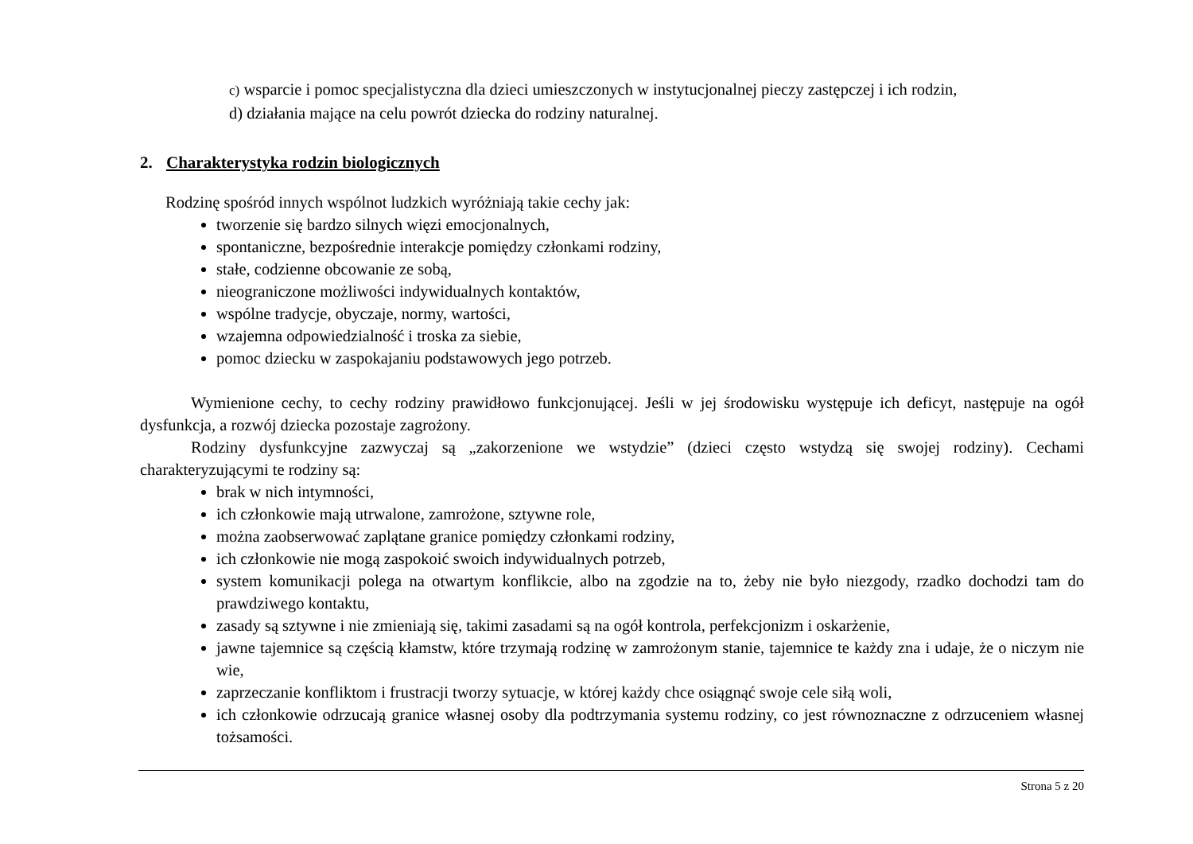c) wsparcie i pomoc specjalistyczna dla dzieci umieszczonych w instytucjonalnej pieczy zastępczej i ich rodzin,
d) działania mające na celu powrót dziecka do rodziny naturalnej.
2. Charakterystyka rodzin biologicznych
Rodzinę spośród innych wspólnot ludzkich wyróżniają takie cechy jak:
tworzenie się bardzo silnych więzi emocjonalnych,
spontaniczne, bezpośrednie interakcje pomiędzy członkami rodziny,
stałe, codzienne obcowanie ze sobą,
nieograniczone możliwości indywidualnych kontaktów,
wspólne tradycje, obyczaje, normy, wartości,
wzajemna odpowiedzialność i troska za siebie,
pomoc dziecku w zaspokajaniu podstawowych jego potrzeb.
Wymienione cechy, to cechy rodziny prawidłowo funkcjonującej. Jeśli w jej środowisku występuje ich deficyt, następuje na ogół dysfunkcja, a rozwój dziecka pozostaje zagrożony.
Rodziny dysfunkcyjne zazwyczaj są „zakorzenione we wstydzie” (dzieci często wstydzą się swojej rodziny). Cechami charakteryzującymi te rodziny są:
brak w nich intymności,
ich członkowie mają utrwalone, zamrożone, sztywne role,
można zaobserwować zaplątane granice pomiędzy członkami rodziny,
ich członkowie nie mogą zaspokoić swoich indywidualnych potrzeb,
system komunikacji polega na otwartym konflikcie, albo na zgodzie na to, żeby nie było niezgody, rzadko dochodzi tam do prawdziwego kontaktu,
zasady są sztywne i nie zmieniają się, takimi zasadami są na ogół kontrola, perfekcjonizm i oskarżenie,
jawne tajemnice są częścią kłamstw, które trzymają rodzinę w zamrożonym stanie, tajemnice te każdy zna i udaje, że o niczym nie wie,
zaprzeczanie konfliktom i frustracji tworzy sytuacje, w której każdy chce osiągnąć swoje cele siłą woli,
ich członkowie odrzucają granice własnej osoby dla podtrzymania systemu rodziny, co jest równoznaczne z odrzuceniem własnej tożsamości.
Strona 5 z 20